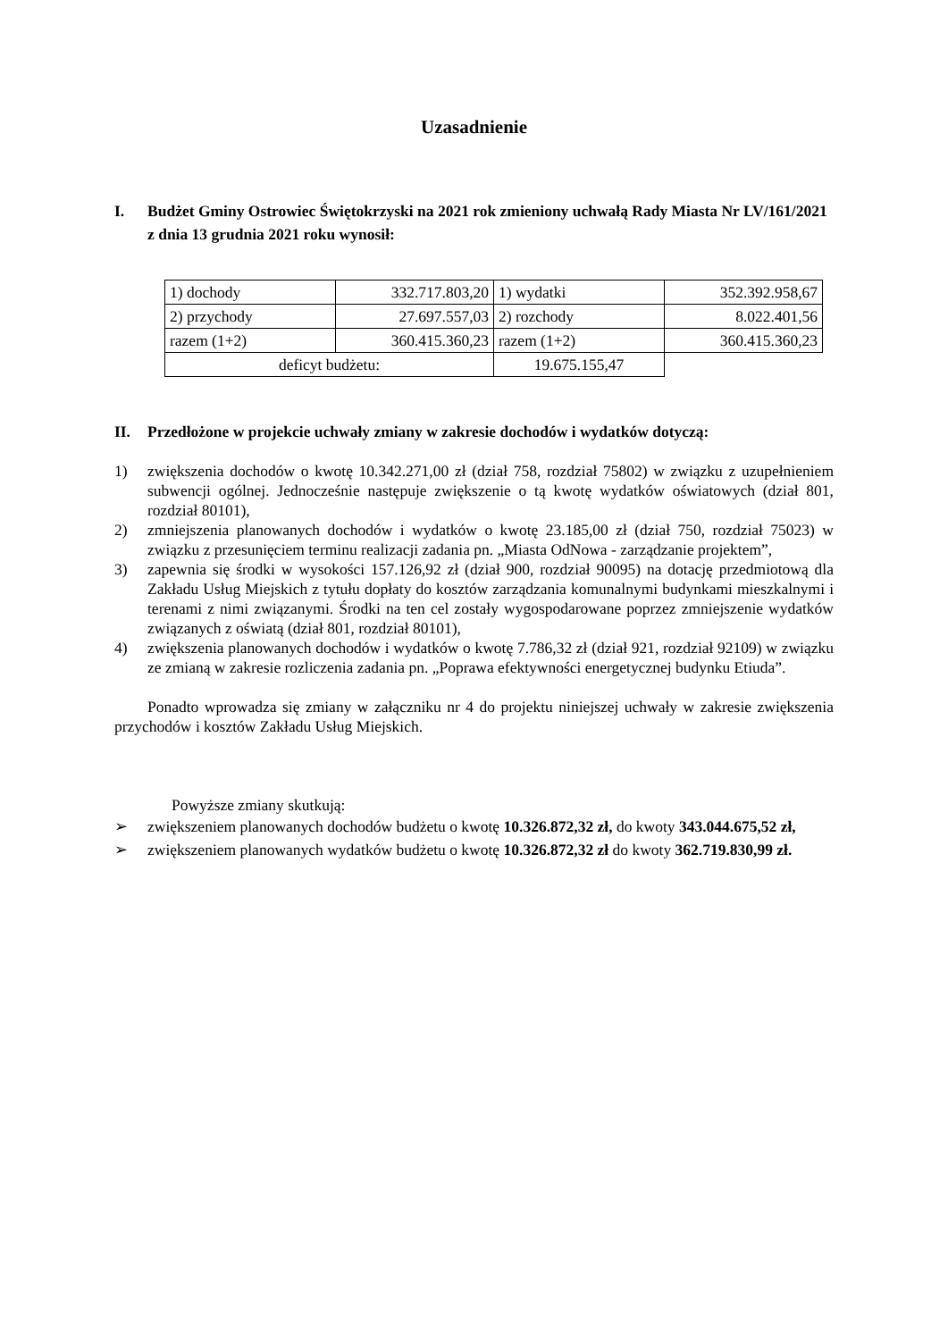Uzasadnienie
I. Budżet Gminy Ostrowiec Świętokrzyski na 2021 rok zmieniony uchwałą Rady Miasta Nr LV/161/2021 z dnia 13 grudnia 2021 roku wynosił:
| 1) dochody | 332.717.803,20 | 1) wydatki | 352.392.958,67 |
| 2) przychody | 27.697.557,03 | 2) rozchody | 8.022.401,56 |
| razem (1+2) | 360.415.360,23 | razem (1+2) | 360.415.360,23 |
| deficyt budżetu: | | 19.675.155,47 | |
II. Przedłożone w projekcie uchwały zmiany w zakresie dochodów i wydatków dotyczą:
1) zwiększenia dochodów o kwotę 10.342.271,00 zł (dział 758, rozdział 75802) w związku z uzupełnieniem subwencji ogólnej. Jednocześnie następuje zwiększenie o tą kwotę wydatków oświatowych (dział 801, rozdział 80101),
2) zmniejszenia planowanych dochodów i wydatków o kwotę 23.185,00 zł (dział 750, rozdział 75023) w związku z przesunięciem terminu realizacji zadania pn. „Miasta OdNowa - zarządzanie projektem”,
3) zapewnia się środki w wysokości 157.126,92 zł (dział 900, rozdział 90095) na dotację przedmiotową dla Zakładu Usług Miejskich z tytułu dopłaty do kosztów zarządzania komunalnymi budynkami mieszkalnymi i terenami z nimi związanymi. Środki na ten cel zostały wygospodarowane poprzez zmniejszenie wydatków związanych z oświatą (dział 801, rozdział 80101),
4) zwiększenia planowanych dochodów i wydatków o kwotę 7.786,32 zł (dział 921, rozdział 92109) w związku ze zmianą w zakresie rozliczenia zadania pn. „Poprawa efektywności energetycznej budynku Etiuda”.
Ponadto wprowadza się zmiany w załączniku nr 4 do projektu niniejszej uchwały w zakresie zwiększenia przychodów i kosztów Zakładu Usług Miejskich.
Powyższe zmiany skutkują:
➢ zwiększeniem planowanych dochodów budżetu o kwotę 10.326.872,32 zł, do kwoty 343.044.675,52 zł,
➢ zwiększeniem planowanych wydatków budżetu o kwotę 10.326.872,32 zł do kwoty 362.719.830,99 zł.